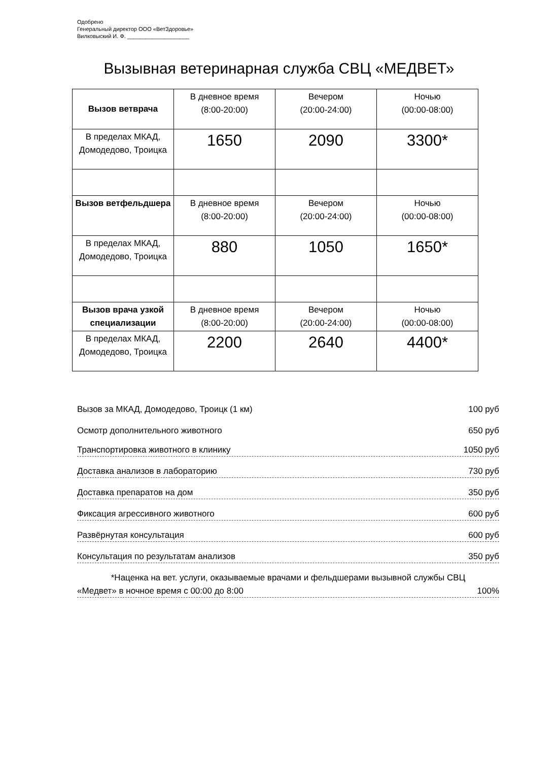Одобрено
Генеральный директор ООО «ВетЗдоровье»
Вилковыский И. Ф. ____________________
Вызывная ветеринарная служба СВЦ «МЕДВЕТ»
| Вызов ветврача | В дневное время (8:00-20:00) | Вечером (20:00-24:00) | Ночью (00:00-08:00) |
| В пределах МКАД, Домодедово, Троицка | 1650 | 2090 | 3300* |
| Вызов ветфельдшера | В дневное время (8:00-20:00) | Вечером (20:00-24:00) | Ночью (00:00-08:00) |
| В пределах МКАД, Домодедово, Троицка | 880 | 1050 | 1650* |
| Вызов врача узкой специализации | В дневное время (8:00-20:00) | Вечером (20:00-24:00) | Ночью (00:00-08:00) |
| В пределах МКАД, Домодедово, Троицка | 2200 | 2640 | 4400* |
Вызов за МКАД, Домодедово, Троицк (1 км) 100 руб
Осмотр дополнительного животного 650 руб
Транспортировка животного в клинику 1050 руб
Доставка анализов в лабораторию 730 руб
Доставка препаратов на дом 350 руб
Фиксация агрессивного животного 600 руб
Развёрнутая консультация 600 руб
Консультация по результатам анализов 350 руб
*Наценка на вет. услуги, оказываемые врачами и фельдшерами вызывной службы СВЦ
«Медвет» в ночное время с 00:00 до 8:00 100%